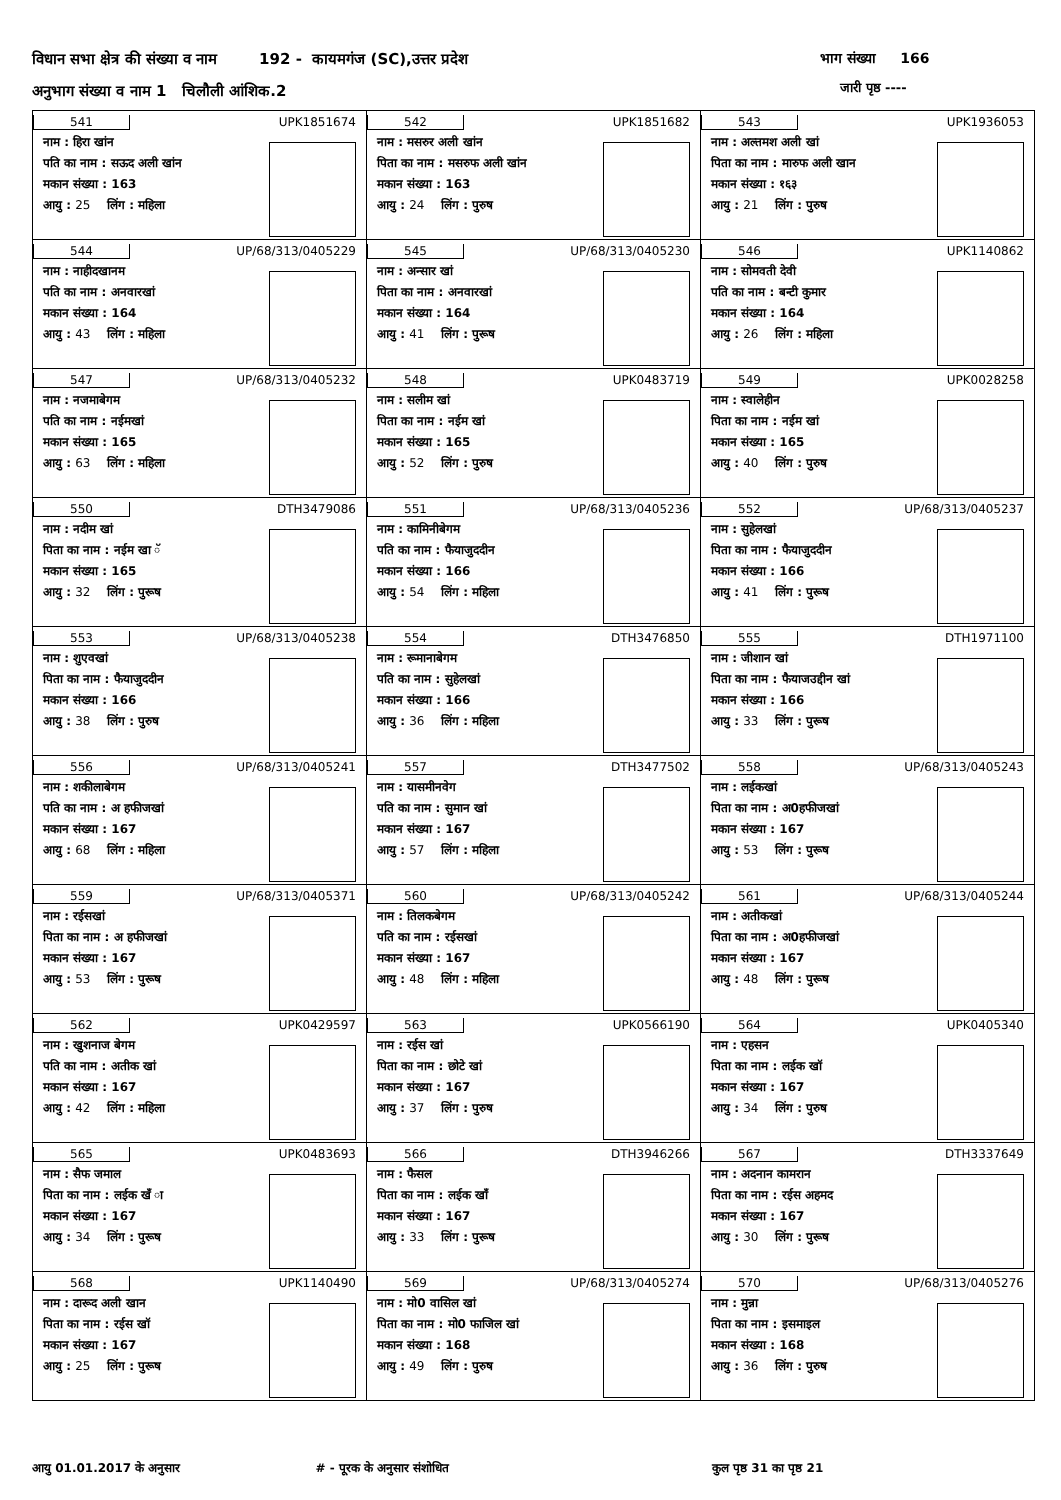विधान सभा क्षेत्र की संख्या व नाम 192 - कायमगंज (SC),उत्तर प्रदेश
अनुभाग संख्या व नाम 1 चिलौली आंशिक.2
भाग संख्या 166
जारी पृष्ठ ----
| 541 UPK1851674 नाम : हिरा खांन पति का नाम : सऊद अली खांन मकान संख्या : 163 आयु : 25 लिंग : महिला | 542 UPK1851682 नाम : मसरुर अली खांन पिता का नाम : मसरुफ अली खांन मकान संख्या : 163 आयु : 24 लिंग : पुरुष | 543 UPK1936053 नाम : अल्तमश अली खां पिता का नाम : मारुफ अली खान मकान संख्या : १६३ आयु : 21 लिंग : पुरुष |
| 544 UP/68/313/0405229 नाम : नाहीदखानम पति का नाम : अनवारखां मकान संख्या : 164 आयु : 43 लिंग : महिला | 545 UP/68/313/0405230 नाम : अन्सार खां पिता का नाम : अनवारखां मकान संख्या : 164 आयु : 41 लिंग : पुरूष | 546 UPK1140862 नाम : सोमवती देवी पति का नाम : बन्टी कुमार मकान संख्या : 164 आयु : 26 लिंग : महिला |
| 547 UP/68/313/0405232 नाम : नजमाबेगम पति का नाम : नईमखां मकान संख्या : 165 आयु : 63 लिंग : महिला | 548 UPK0483719 नाम : सलीम खां पिता का नाम : नईम खां मकान संख्या : 165 आयु : 52 लिंग : पुरुष | 549 UPK0028258 नाम : स्वालेहीन पिता का नाम : नईम खां मकान संख्या : 165 आयु : 40 लिंग : पुरुष |
| 550 DTH3479086 नाम : नदीम खां पिता का नाम : नईम खा ॅ मकान संख्या : 165 आयु : 32 लिंग : पुरूष | 551 UP/68/313/0405236 नाम : कामिनीबेगम पति का नाम : फैयाजुददीन मकान संख्या : 166 आयु : 54 लिंग : महिला | 552 UP/68/313/0405237 नाम : सुहेलखां पिता का नाम : फैयाजुददीन मकान संख्या : 166 आयु : 41 लिंग : पुरूष |
| 553 UP/68/313/0405238 नाम : शुएवखां पिता का नाम : फैयाजुददीन मकान संख्या : 166 आयु : 38 लिंग : पुरुष | 554 DTH3476850 नाम : रूमानाबेगम पति का नाम : सुहेलखां मकान संख्या : 166 आयु : 36 लिंग : महिला | 555 DTH1971100 नाम : जीशान खां पिता का नाम : फैयाजउद्दीन खां मकान संख्या : 166 आयु : 33 लिंग : पुरूष |
| 556 UP/68/313/0405241 नाम : शकीलाबेगम पति का नाम : अ हफीजखां मकान संख्या : 167 आयु : 68 लिंग : महिला | 557 DTH3477502 नाम : यासमीनवेग पति का नाम : सुमान खां मकान संख्या : 167 आयु : 57 लिंग : महिला | 558 UP/68/313/0405243 नाम : लईकखां पिता का नाम : अ0हफीजखां मकान संख्या : 167 आयु : 53 लिंग : पुरूष |
| 559 UP/68/313/0405371 नाम : रईसखां पिता का नाम : अ हफीजखां मकान संख्या : 167 आयु : 53 लिंग : पुरूष | 560 UP/68/313/0405242 नाम : तिलकबेगम पति का नाम : रईसखां मकान संख्या : 167 आयु : 48 लिंग : महिला | 561 UP/68/313/0405244 नाम : अतीकखां पिता का नाम : अ0हफीजखां मकान संख्या : 167 आयु : 48 लिंग : पुरूष |
| 562 UPK0429597 नाम : खुशनाज बेगम पति का नाम : अतीक खां मकान संख्या : 167 आयु : 42 लिंग : महिला | 563 UPK0566190 नाम : रईस खां पिता का नाम : छोटे खां मकान संख्या : 167 आयु : 37 लिंग : पुरुष | 564 UPK0405340 नाम : एहसन पिता का नाम : लईक खॉ मकान संख्या : 167 आयु : 34 लिंग : पुरुष |
| 565 UPK0483693 नाम : सैफ जमाल पिता का नाम : लईक खँ ा मकान संख्या : 167 आयु : 34 लिंग : पुरूष | 566 DTH3946266 नाम : फैसल पिता का नाम : लईक खाँ मकान संख्या : 167 आयु : 33 लिंग : पुरूष | 567 DTH3337649 नाम : अदनान कामरान पिता का नाम : रईस अहमद मकान संख्या : 167 आयु : 30 लिंग : पुरूष |
| 568 UPK1140490 नाम : दारूद अली खान पिता का नाम : रईस खॉ मकान संख्या : 167 आयु : 25 लिंग : पुरूष | 569 UP/68/313/0405274 नाम : मो0 वासिल खां पिता का नाम : मो0 फाजिल खां मकान संख्या : 168 आयु : 49 लिंग : पुरुष | 570 UP/68/313/0405276 नाम : मुन्ना पिता का नाम : इसमाइल मकान संख्या : 168 आयु : 36 लिंग : पुरुष |
आयु 01.01.2017 के अनुसार # - पूरक के अनुसार संशोधित कुल पृष्ठ 31 का पृष्ठ 21